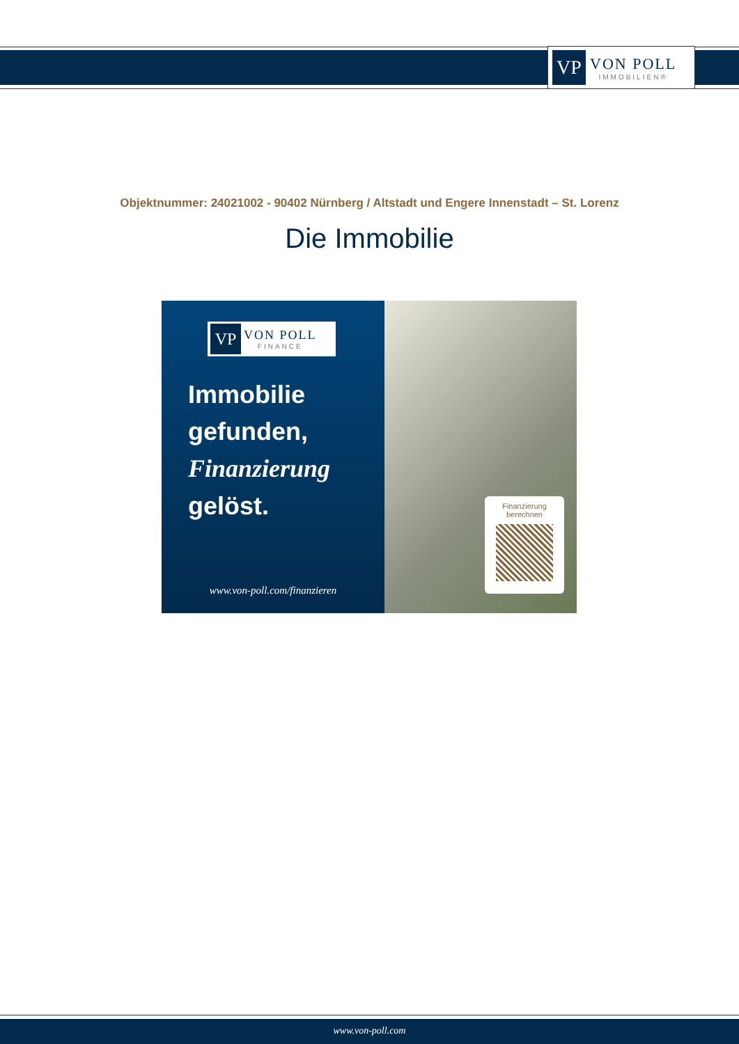VP
VON POLL
IMMOBILIEN®
Objektnummer: 24021002 - 90402 Nürnberg / Altstadt und Engere Innenstadt – St. Lorenz
Die Immobilie
VP
VON POLL
FINANCE
Immobilie
gefunden,
Finanzierung
gelöst.
www.von-poll.com/finanzieren
Finanzierung
berechnen
www.von-poll.com